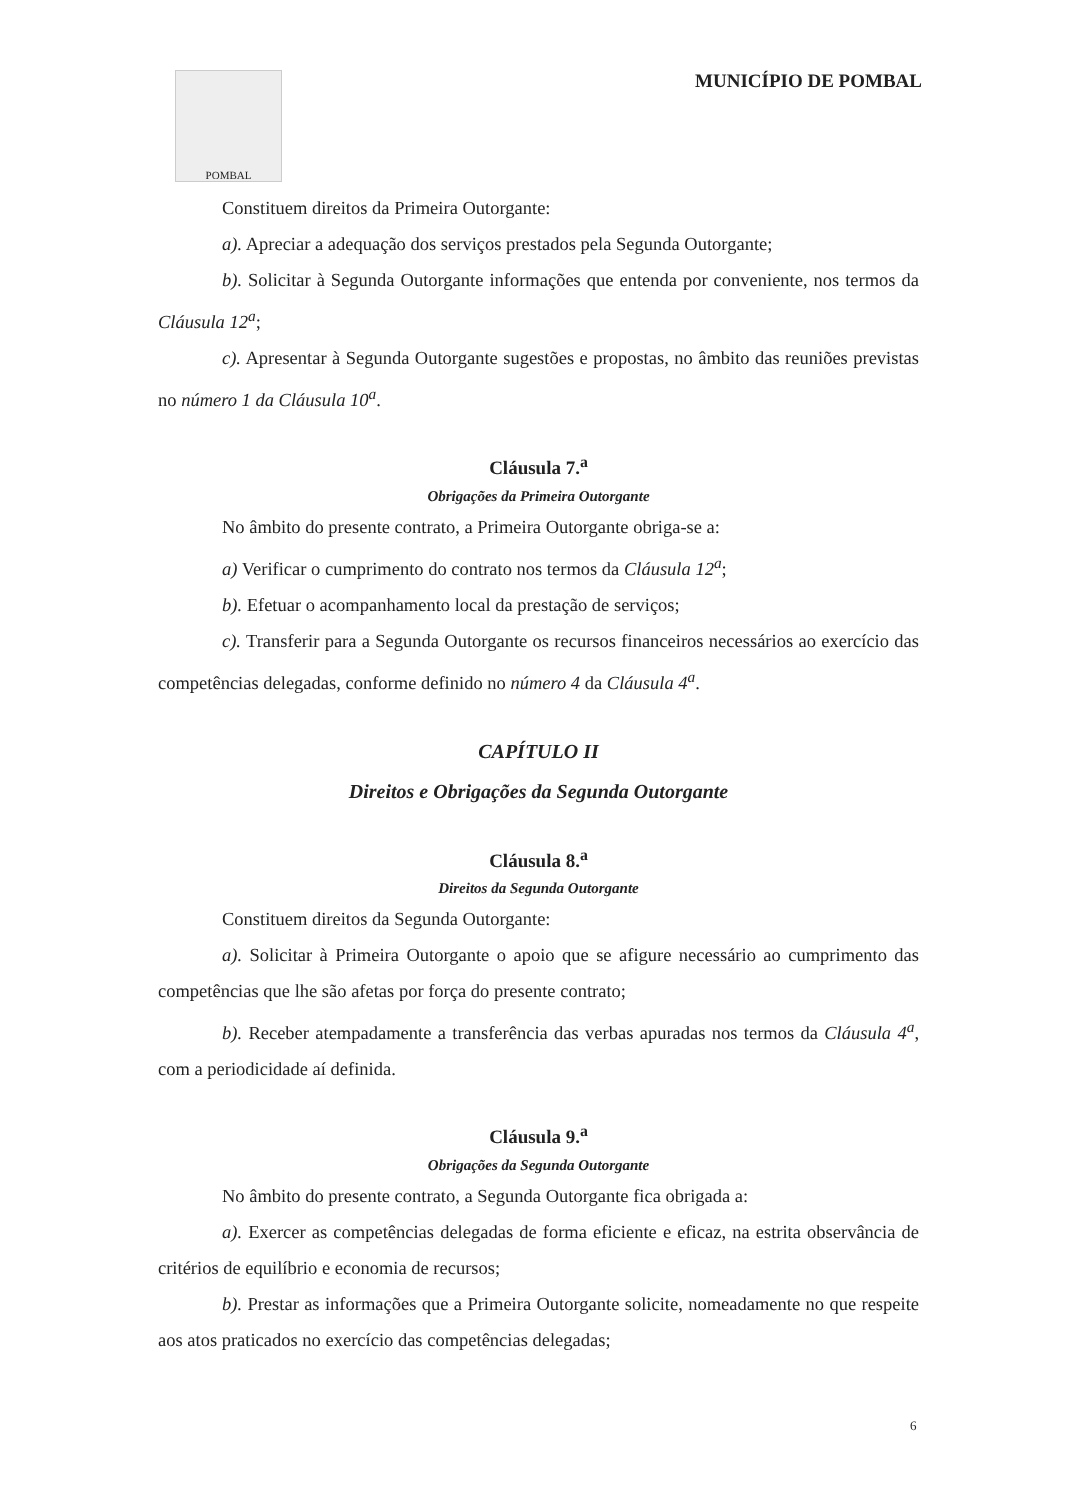POMBAL
MUNICÍPIO DE POMBAL
Constituem direitos da Primeira Outorgante:
a). Apreciar a adequação dos serviços prestados pela Segunda Outorgante;
b). Solicitar à Segunda Outorgante informações que entenda por conveniente, nos termos da Cláusula 12<sup>a</sup>;
c). Apresentar à Segunda Outorgante sugestões e propostas, no âmbito das reuniões previstas no número 1 da Cláusula 10<sup>a</sup>.
Cláusula 7.<sup>a</sup>
Obrigações da Primeira Outorgante
No âmbito do presente contrato, a Primeira Outorgante obriga-se a:
a) Verificar o cumprimento do contrato nos termos da Cláusula 12<sup>a</sup>;
b). Efetuar o acompanhamento local da prestação de serviços;
c). Transferir para a Segunda Outorgante os recursos financeiros necessários ao exercício das competências delegadas, conforme definido no número 4 da Cláusula 4<sup>a</sup>.
CAPÍTULO II
Direitos e Obrigações da Segunda Outorgante
Cláusula 8.<sup>a</sup>
Direitos da Segunda Outorgante
Constituem direitos da Segunda Outorgante:
a). Solicitar à Primeira Outorgante o apoio que se afigure necessário ao cumprimento das competências que lhe são afetas por força do presente contrato;
b). Receber atempadamente a transferência das verbas apuradas nos termos da Cláusula 4<sup>a</sup>, com a periodicidade aí definida.
Cláusula 9.<sup>a</sup>
Obrigações da Segunda Outorgante
No âmbito do presente contrato, a Segunda Outorgante fica obrigada a:
a). Exercer as competências delegadas de forma eficiente e eficaz, na estrita observância de critérios de equilíbrio e economia de recursos;
b). Prestar as informações que a Primeira Outorgante solicite, nomeadamente no que respeite aos atos praticados no exercício das competências delegadas;
6